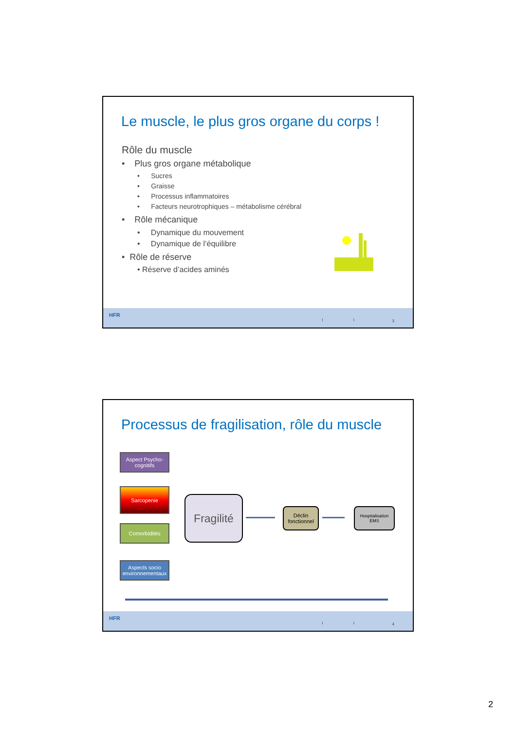Le muscle, le plus gros organe du corps !
Rôle du muscle
• Plus gros organe métabolique
• Sucres
• Graisse
• Processus inflammatoires
• Facteurs neurotrophiques – métabolisme cérébral
• Rôle mécanique
• Dynamique du mouvement
• Dynamique de l’équilibre
• Rôle de réserve
• Réserve d’acides aminés
HFR
I I 3
Processus de fragilisation, rôle du muscle
Aspect Psycho-cognitifs
Sarcopenie
Comorbidités
Aspects socio environnementaux
Fragilité
Déclin fonctionnel
Hospitalisation EMS
HFR
I I 4
2